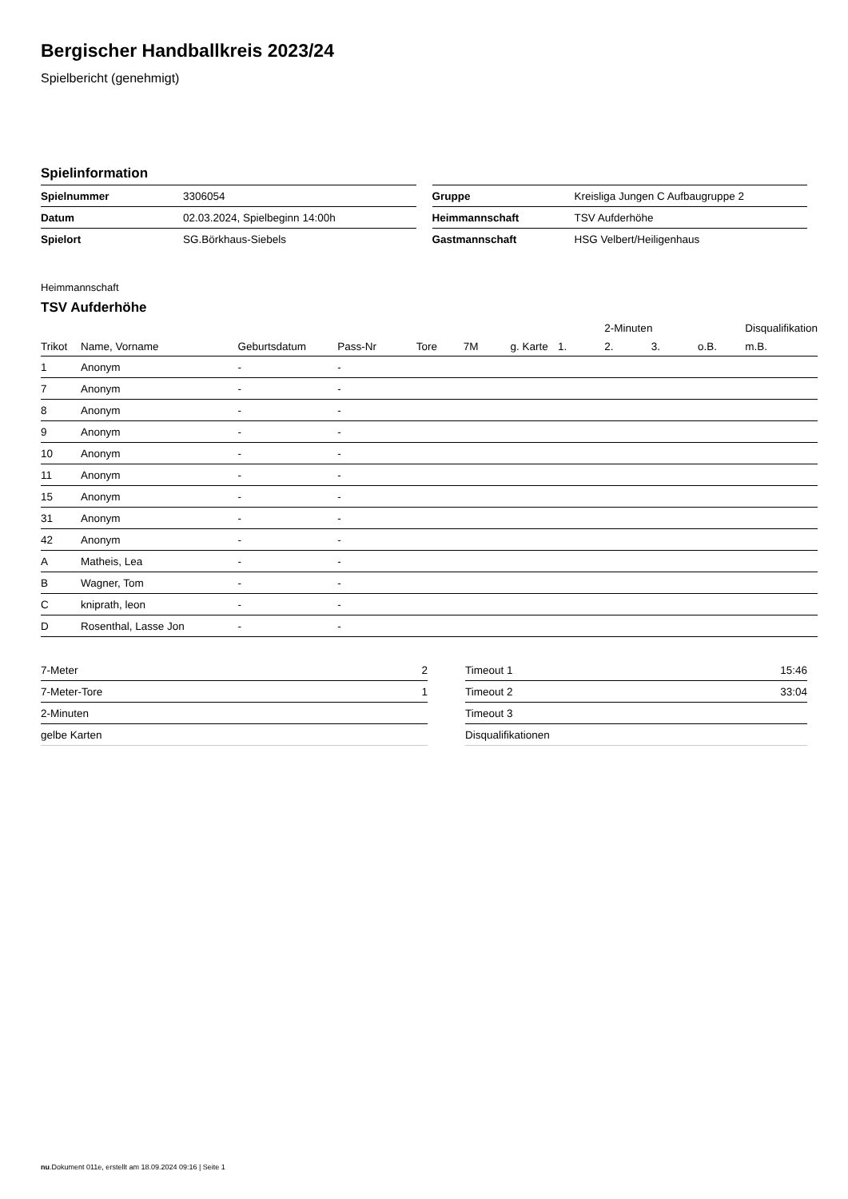Bergischer Handballkreis 2023/24
Spielbericht (genehmigt)
Spielinformation
| Spielnummer | 3306054 |
| Datum | 02.03.2024, Spielbeginn 14:00h |
| Spielort | SG.Börkhaus-Siebels |
| Gruppe | Kreisliga Jungen C Aufbaugruppe 2 |
| Heimmannschaft | TSV Aufderhöhe |
| Gastmannschaft | HSG Velbert/Heiligenhaus |
Heimmannschaft
TSV Aufderhöhe
| | | | | | | | | 2-Minuten | | | Disqualifikation |
| --- | --- | --- | --- | --- | --- | --- | --- | --- | --- | --- | --- |
| Trikot | Name, Vorname | Geburtsdatum | Pass-Nr | Tore | 7M | g. Karte | 1. | 2. | 3. | o.B. | m.B. |
| 1 | Anonym | - | - | | | | | | | | |
| 7 | Anonym | - | - | | | | | | | | |
| 8 | Anonym | - | - | | | | | | | | |
| 9 | Anonym | - | - | | | | | | | | |
| 10 | Anonym | - | - | | | | | | | | |
| 11 | Anonym | - | - | | | | | | | | |
| 15 | Anonym | - | - | | | | | | | | |
| 31 | Anonym | - | - | | | | | | | | |
| 42 | Anonym | - | - | | | | | | | | |
| A | Matheis, Lea | - | - | | | | | | | | |
| B | Wagner, Tom | - | - | | | | | | | | |
| C | kniprath, leon | - | - | | | | | | | | |
| D | Rosenthal, Lasse Jon | - | - | | | | | | | | |
| 7-Meter | 2 |
| 7-Meter-Tore | 1 |
| 2-Minuten | |
| gelbe Karten | |
| Timeout 1 | 15:46 |
| Timeout 2 | 33:04 |
| Timeout 3 | |
| Disqualifikationen | |
nu.Dokument 011e, erstellt am 18.09.2024 09:16 | Seite 1